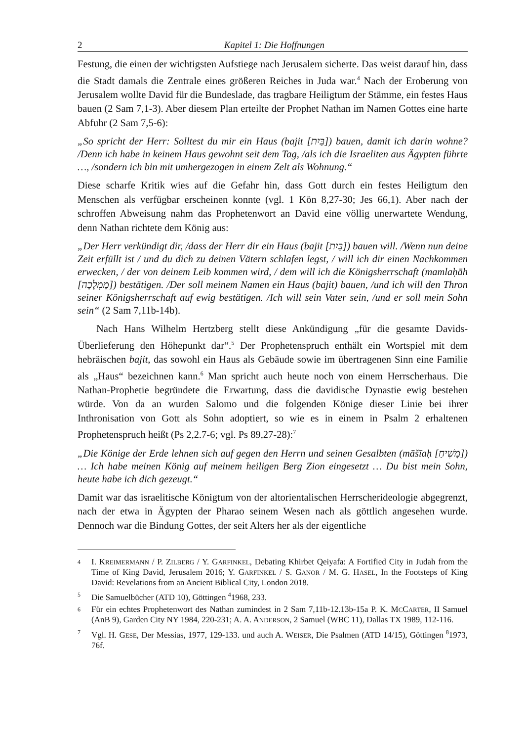2 Kapitel 1: Die Hoffnungen
Festung, die einen der wichtigsten Aufstiege nach Jerusalem sicherte. Das weist darauf hin, dass die Stadt damals die Zentrale eines größeren Reiches in Juda war.<sup>4</sup> Nach der Eroberung von Jerusalem wollte David für die Bundeslade, das tragbare Heiligtum der Stämme, ein festes Haus bauen (2 Sam 7,1-3). Aber diesem Plan erteilte der Prophet Nathan im Namen Gottes eine harte Abfuhr (2 Sam 7,5-6):
„So spricht der Herr: Solltest du mir ein Haus (bajit [בַּיִת]) bauen, damit ich darin wohne? /Denn ich habe in keinem Haus gewohnt seit dem Tag, /als ich die Israeliten aus Ägypten führte …, /sondern ich bin mit umhergezogen in einem Zelt als Wohnung.“
Diese scharfe Kritik wies auf die Gefahr hin, dass Gott durch ein festes Heiligtum den Menschen als verfügbar erscheinen konnte (vgl. 1 Kön 8,27-30; Jes 66,1). Aber nach der schroffen Abweisung nahm das Prophetenwort an David eine völlig unerwartete Wendung, denn Nathan richtete dem König aus:
„Der Herr verkündigt dir, /dass der Herr dir ein Haus (bajit [בַּיִת]) bauen will. /Wenn nun deine Zeit erfüllt ist / und du dich zu deinen Vätern schlafen legst, / will ich dir einen Nachkommen erwecken, / der von deinem Leib kommen wird, / dem will ich die Königsherrschaft (mamlaḥāh [מַמְלָכָה]) bestätigen. /Der soll meinem Namen ein Haus (bajit) bauen, /und ich will den Thron seiner Königsherrschaft auf ewig bestätigen. /Ich will sein Vater sein, /und er soll mein Sohn sein“ (2 Sam 7,11b-14b).
Nach Hans Wilhelm Hertzberg stellt diese Ankündigung „für die gesamte Davids-Überlieferung den Höhepunkt dar“.<sup>5</sup> Der Prophetenspruch enthält ein Wortspiel mit dem hebräischen bajit, das sowohl ein Haus als Gebäude sowie im übertragenen Sinn eine Familie als „Haus“ bezeichnen kann.<sup>6</sup> Man spricht auch heute noch von einem Herrscherhaus. Die Nathan-Prophetie begründete die Erwartung, dass die davidische Dynastie ewig bestehen würde. Von da an wurden Salomo und die folgenden Könige dieser Linie bei ihrer Inthronisation von Gott als Sohn adoptiert, so wie es in einem in Psalm 2 erhaltenen Prophetenspruch heißt (Ps 2,2.7-6; vgl. Ps 89,27-28):<sup>7</sup>
„Die Könige der Erde lehnen sich auf gegen den Herrn und seinen Gesalbten (māšīaḥ [מָשִׁיחַ]) … Ich habe meinen König auf meinem heiligen Berg Zion eingesetzt … Du bist mein Sohn, heute habe ich dich gezeugt.“
Damit war das israelitische Königtum von der altorientalischen Herrscherideologie abgegrenzt, nach der etwa in Ägypten der Pharao seinem Wesen nach als göttlich angesehen wurde. Dennoch war die Bindung Gottes, der seit Alters her als der eigentliche
4 I. KREIMERMANN / P. ZILBERG / Y. GARFINKEL, Debating Khirbet Qeiyafa: A Fortified City in Judah from the Time of King David, Jerusalem 2016; Y. GARFINKEL / S. GANOR / M. G. HASEL, In the Footsteps of King David: Revelations from an Ancient Biblical City, London 2018.
5 Die Samuelbücher (ATD 10), Göttingen <sup>4</sup>1968, 233.
6 Für ein echtes Prophetenwort des Nathan zumindest in 2 Sam 7,11b-12.13b-15a P. K. MCCARTER, II Samuel (AnB 9), Garden City NY 1984, 220-231; A. A. ANDERSON, 2 Samuel (WBC 11), Dallas TX 1989, 112-116.
7 Vgl. H. GESE, Der Messias, 1977, 129-133. und auch A. WEISER, Die Psalmen (ATD 14/15), Göttingen <sup>8</sup>1973, 76f.